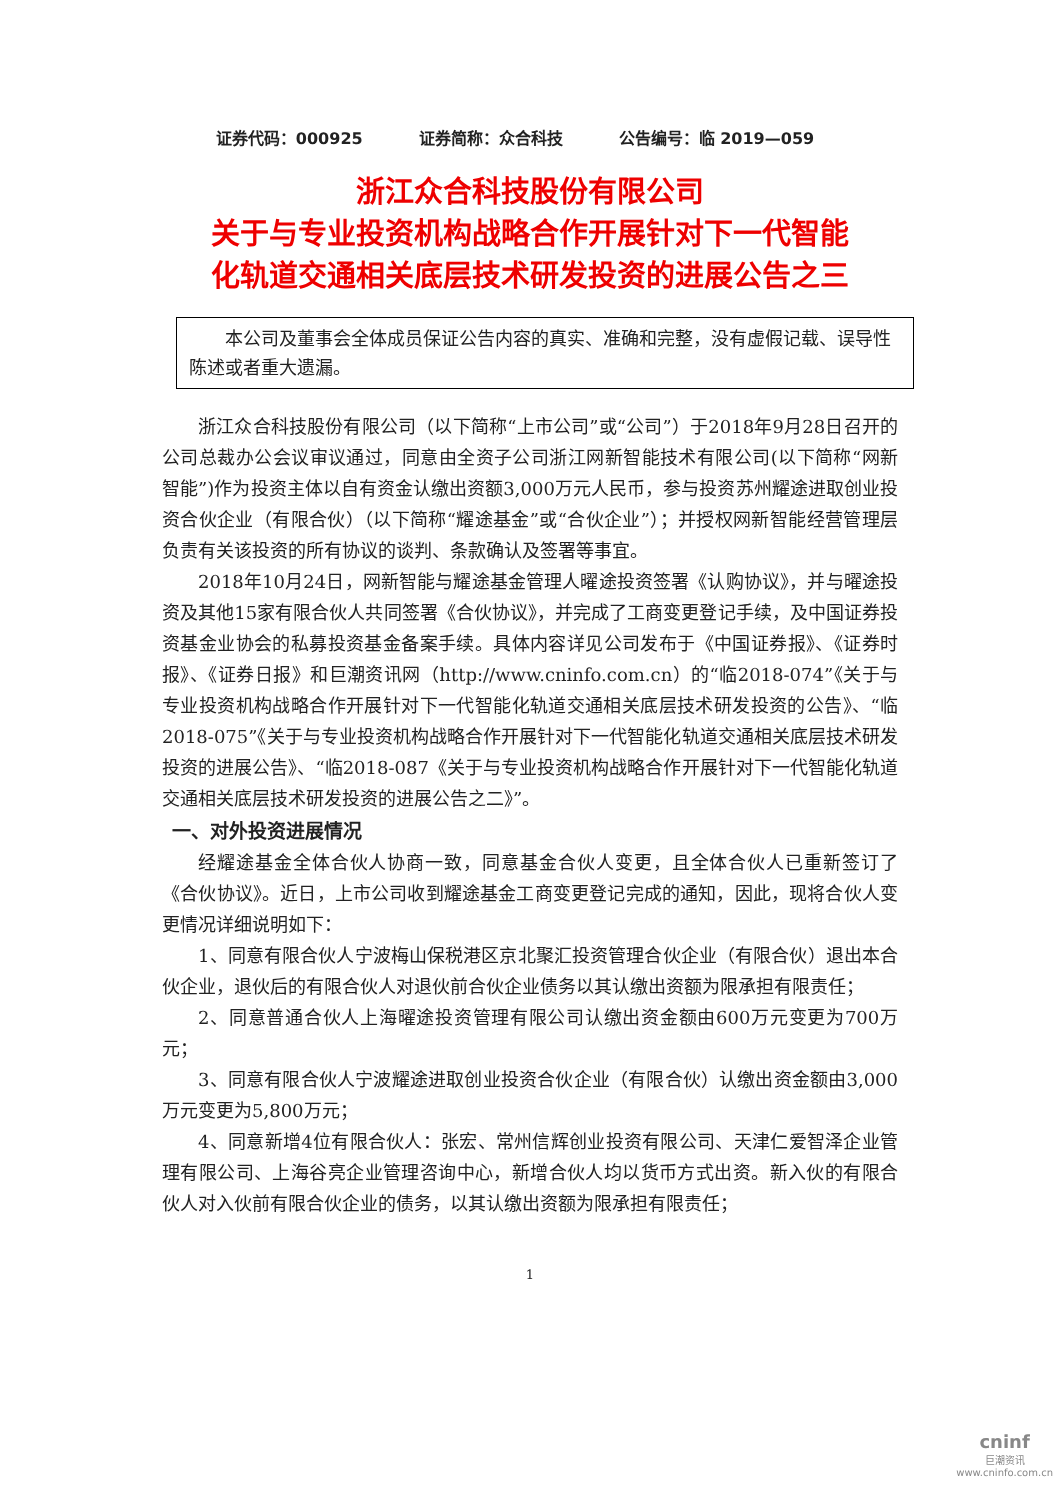证券代码：000925 证券简称：众合科技 公告编号：临 2019—059
浙江众合科技股份有限公司
关于与专业投资机构战略合作开展针对下一代智能
化轨道交通相关底层技术研发投资的进展公告之三
  本公司及董事会全体成员保证公告内容的真实、准确和完整，没有虚假记载、误导性陈述或者重大遗漏。
浙江众合科技股份有限公司（以下简称“上市公司”或“公司”）于2018年9月28日召开的公司总裁办公会议审议通过，同意由全资子公司浙江网新智能技术有限公司(以下简称“网新智能”)作为投资主体以自有资金认缴出资额3,000万元人民币，参与投资苏州耀途进取创业投资合伙企业（有限合伙）（以下简称“耀途基金”或“合伙企业”）；并授权网新智能经营管理层负责有关该投资的所有协议的谈判、条款确认及签署等事宜。
2018年10月24日，网新智能与耀途基金管理人曜途投资签署《认购协议》，并与曜途投资及其他15家有限合伙人共同签署《合伙协议》，并完成了工商变更登记手续，及中国证券投资基金业协会的私募投资基金备案手续。具体内容详见公司发布于《中国证券报》、《证券时报》、《证券日报》和巨潮资讯网（http://www.cninfo.com.cn）的“临2018-074”《关于与专业投资机构战略合作开展针对下一代智能化轨道交通相关底层技术研发投资的公告》、“临2018-075”《关于与专业投资机构战略合作开展针对下一代智能化轨道交通相关底层技术研发投资的进展公告》、“临2018-087《关于与专业投资机构战略合作开展针对下一代智能化轨道交通相关底层技术研发投资的进展公告之二》”。
一、对外投资进展情况
经耀途基金全体合伙人协商一致，同意基金合伙人变更，且全体合伙人已重新签订了《合伙协议》。近日，上市公司收到耀途基金工商变更登记完成的通知，因此，现将合伙人变更情况详细说明如下：
1、同意有限合伙人宁波梅山保税港区京北聚汇投资管理合伙企业（有限合伙）退出本合伙企业，退伙后的有限合伙人对退伙前合伙企业债务以其认缴出资额为限承担有限责任；
2、同意普通合伙人上海曜途投资管理有限公司认缴出资金额由600万元变更为700万元；
3、同意有限合伙人宁波耀途进取创业投资合伙企业（有限合伙）认缴出资金额由3,000万元变更为5,800万元；
4、同意新增4位有限合伙人：张宏、常州信辉创业投资有限公司、天津仁爱智泽企业管理有限公司、上海谷亮企业管理咨询中心，新增合伙人均以货币方式出资。新入伙的有限合伙人对入伙前有限合伙企业的债务，以其认缴出资额为限承担有限责任；
1
cninf
巨潮资讯
www.cninfo.com.cn